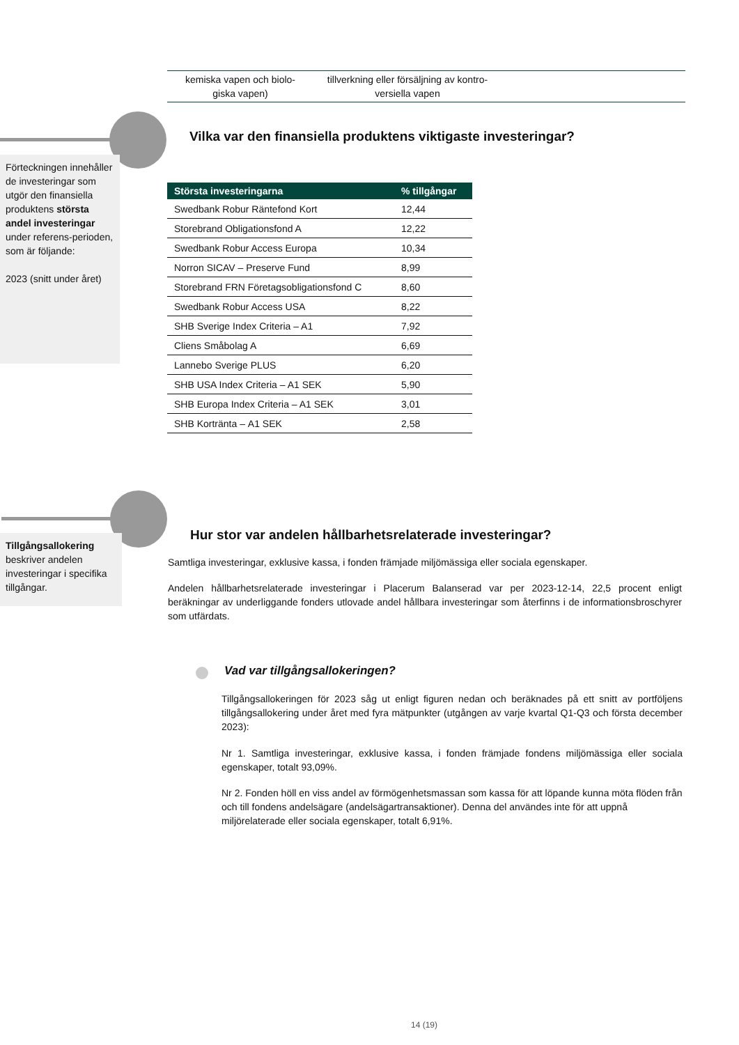kemiska vapen och biolo-
giska vapen)
tillverkning eller försäljning av kontro-
versiella vapen
Förteckningen innehåller de investeringar som utgör den finansiella produktens största andel investeringar under referens-perioden, som är följande:
2023 (snitt under året)
Vilka var den finansiella produktens viktigaste investeringar?
| Största investeringarna | % tillgångar |
| --- | --- |
| Swedbank Robur Räntefond Kort | 12,44 |
| Storebrand Obligationsfond A | 12,22 |
| Swedbank Robur Access Europa | 10,34 |
| Norron SICAV – Preserve Fund | 8,99 |
| Storebrand FRN Företagsobligationsfond C | 8,60 |
| Swedbank Robur Access USA | 8,22 |
| SHB Sverige Index Criteria – A1 | 7,92 |
| Cliens Småbolag A | 6,69 |
| Lannebo Sverige PLUS | 6,20 |
| SHB USA Index Criteria – A1 SEK | 5,90 |
| SHB Europa Index Criteria – A1 SEK | 3,01 |
| SHB Korträntа – A1 SEK | 2,58 |
Tillgångsallokering beskriver andelen investeringar i specifika tillgångar.
Hur stor var andelen hållbarhetsrelaterade investeringar?
Samtliga investeringar, exklusive kassa, i fonden främjade miljömässiga eller sociala egenskaper.
Andelen hållbarhetsrelaterade investeringar i Placerum Balanserad var per 2023-12-14, 22,5 procent enligt beräkningar av underliggande fonders utlovade andel hållbara investeringar som återfinns i de informationsbroschyrer som utfärdats.
Vad var tillgångsallokeringen?
Tillgångsallokeringen för 2023 såg ut enligt figuren nedan och beräknades på ett snitt av portföljens tillgångsallokering under året med fyra mätpunkter (utgången av varje kvartal Q1-Q3 och första december 2023):
Nr 1. Samtliga investeringar, exklusive kassa, i fonden främjade fondens miljömässiga eller sociala egenskaper, totalt 93,09%.
Nr 2. Fonden höll en viss andel av förmögenhetsmassan som kassa för att löpande kunna möta flöden från och till fondens andelsägare (andelsägartransaktioner). Denna del användes inte för att uppnå miljörelaterade eller sociala egenskaper, totalt 6,91%.
14 (19)